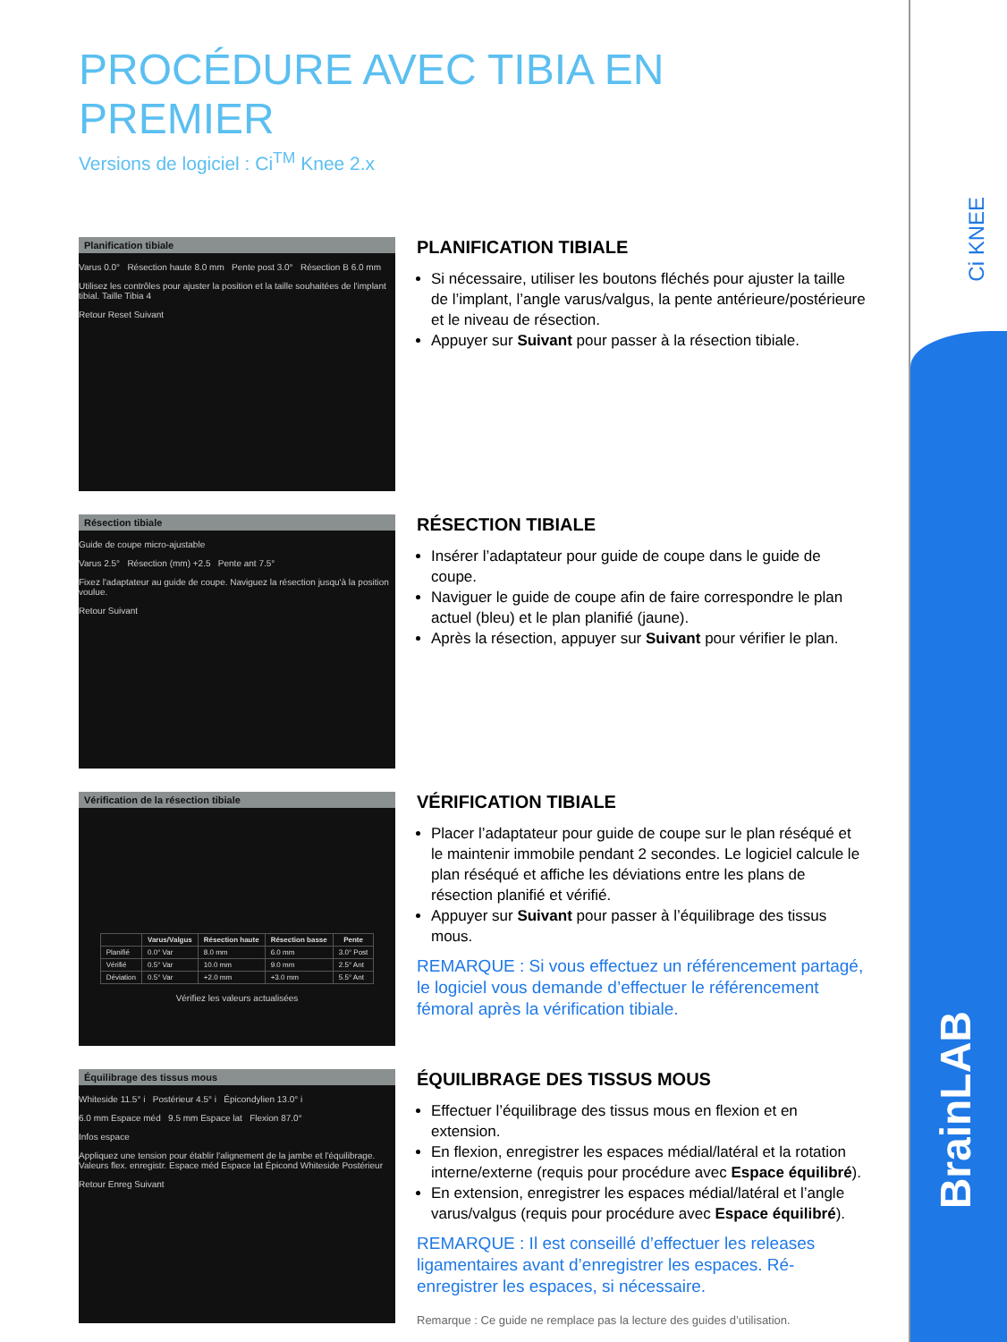Ci KNEE
BrainLAB
PROCÉDURE AVEC TIBIA EN PREMIER
Versions de logiciel : Ci<sup>TM</sup> Knee 2.x
Planification tibiale
Varus 0.0° Résection haute 8.0 mm Pente post 3.0° Résection B 6.0 mm
Utilisez les contrôles pour ajuster la position et la taille souhaitées de l'implant tibial. Taille Tibia 4
Retour Reset Suivant
PLANIFICATION TIBIALE
Si nécessaire, utiliser les boutons fléchés pour ajuster la taille de l’implant, l’angle varus/valgus, la pente antérieure/postérieure et le niveau de résection.
Appuyer sur Suivant pour passer à la résection tibiale.
Résection tibiale
Guide de coupe micro-ajustable
Varus 2.5° Résection (mm) +2.5 Pente ant 7.5°
Fixez l'adaptateur au guide de coupe. Naviguez la résection jusqu'à la position voulue.
Retour Suivant
RÉSECTION TIBIALE
Insérer l’adaptateur pour guide de coupe dans le guide de coupe.
Naviguer le guide de coupe afin de faire correspondre le plan actuel (bleu) et le plan planifié (jaune).
Après la résection, appuyer sur Suivant pour vérifier le plan.
Vérification de la résection tibiale
| | Varus/Valgus | Résection haute | Résection basse | Pente |
| --- | --- | --- | --- | --- |
| Planifié | 0.0° Var | 8.0 mm | 6.0 mm | 3.0° Post |
| Vérifié | 0.5° Var | 10.0 mm | 9.0 mm | 2.5° Ant |
| Déviation | 0.5° Var | +2.0 mm | +3.0 mm | 5.5° Ant |
Vérifiez les valeurs actualisées
VÉRIFICATION TIBIALE
Placer l’adaptateur pour guide de coupe sur le plan réséqué et le maintenir immobile pendant 2 secondes. Le logiciel calcule le plan réséqué et affiche les déviations entre les plans de résection planifié et vérifié.
Appuyer sur Suivant pour passer à l’équilibrage des tissus mous.
REMARQUE : Si vous effectuez un référencement partagé, le logiciel vous demande d’effectuer le référencement fémoral après la vérification tibiale.
Équilibrage des tissus mous
Whiteside 11.5° i Postérieur 4.5° i Épicondylien 13.0° i
6.0 mm Espace méd 9.5 mm Espace lat Flexion 87.0°
Infos espace
Appliquez une tension pour établir l'alignement de la jambe et l'équilibrage. Valeurs flex. enregistr. Espace méd Espace lat Épicond Whiteside Postérieur
Retour Enreg Suivant
ÉQUILIBRAGE DES TISSUS MOUS
Effectuer l’équilibrage des tissus mous en flexion et en extension.
En flexion, enregistrer les espaces médial/latéral et la rotation interne/externe (requis pour procédure avec Espace équilibré).
En extension, enregistrer les espaces médial/latéral et l’angle varus/valgus (requis pour procédure avec Espace équilibré).
REMARQUE : Il est conseillé d’effectuer les releases ligamentaires avant d’enregistrer les espaces. Ré-enregistrer les espaces, si nécessaire.
Remarque : Ce guide ne remplace pas la lecture des guides d’utilisation.